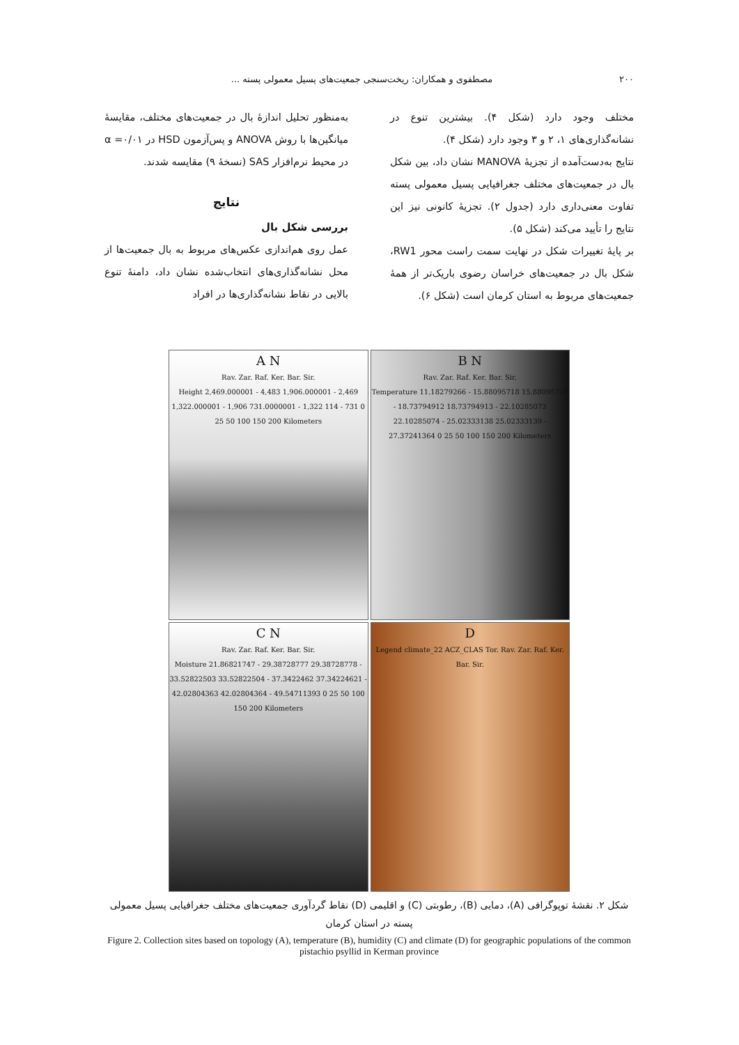۲۰۰ مصطفوی و همکاران: ریخت‌سنجی جمعیت‌های پسیل معمولی پسته ...
به‌منظور تحلیل اندازهٔ بال در جمعیت‌های مختلف، مقایسهٔ میانگین‌ها با روش ANOVA و پس‌آزمون HSD در α =۰/۰۱ در محیط نرم‌افزار SAS (نسخهٔ ۹) مقایسه شدند.
نتایج
بررسی شکل بال
عمل روی هم‌اندازی عکس‌های مربوط به بال جمعیت‌ها از محل نشانه‌گذاری‌های انتخاب‌شده نشان داد، دامنهٔ تنوع بالایی در نقاط نشانه‌گذاری‌ها در افراد
مختلف وجود دارد (شکل ۴). بیشترین تنوع در نشانه‌گذاری‌های ۱، ۲ و ۳ وجود دارد (شکل ۴).
نتایج به‌دست‌آمده از تجزیهٔ MANOVA نشان داد، بین شکل بال در جمعیت‌های مختلف جغرافیایی پسیل معمولی پسته تفاوت معنی‌داری دارد (جدول ۲). تجزیهٔ کانونی نیز این نتایج را تأیید می‌کند (شکل ۵).
بر پایهٔ تغییرات شکل در نهایت سمت راست محور RW1، شکل بال در جمعیت‌های خراسان رضوی باریک‌تر از همهٔ جمعیت‌های مربوط به استان کرمان است (شکل ۶).
A N
Rav. Zar. Raf. Ker. Bar. Sir.
Height 2,469.000001 - 4,483 1,906.000001 - 2,469 1,322.000001 - 1,906 731.0000001 - 1,322 114 - 731 0 25 50 100 150 200 Kilometers
B N
Rav. Zar. Raf. Ker. Bar. Sir.
Temperature 11.18279266 - 15.88095718 15.88095719 - 18.73794912 18.73794913 - 22.10285073 22.10285074 - 25.02333138 25.02333139 - 27.37241364 0 25 50 100 150 200 Kilometers
C N
Rav. Zar. Raf. Ker. Bar. Sir.
Moisture 21.86821747 - 29.38728777 29.38728778 - 33.52822503 33.52822504 - 37.3422462 37.34224621 - 42.02804363 42.02804364 - 49.54711393 0 25 50 100 150 200 Kilometers
D
Legend climate_22 ACZ_CLAS Tor. Rav. Zar. Raf. Ker. Bar. Sir.
شکل ۲. نقشهٔ توپوگرافی (A)، دمایی (B)، رطوبتی (C) و اقلیمی (D) نقاط گردآوری جمعیت‌های مختلف جغرافیایی پسیل معمولی پسته در استان کرمان
Figure 2. Collection sites based on topology (A), temperature (B), humidity (C) and climate (D) for geographic populations of the common pistachio psyllid in Kerman province